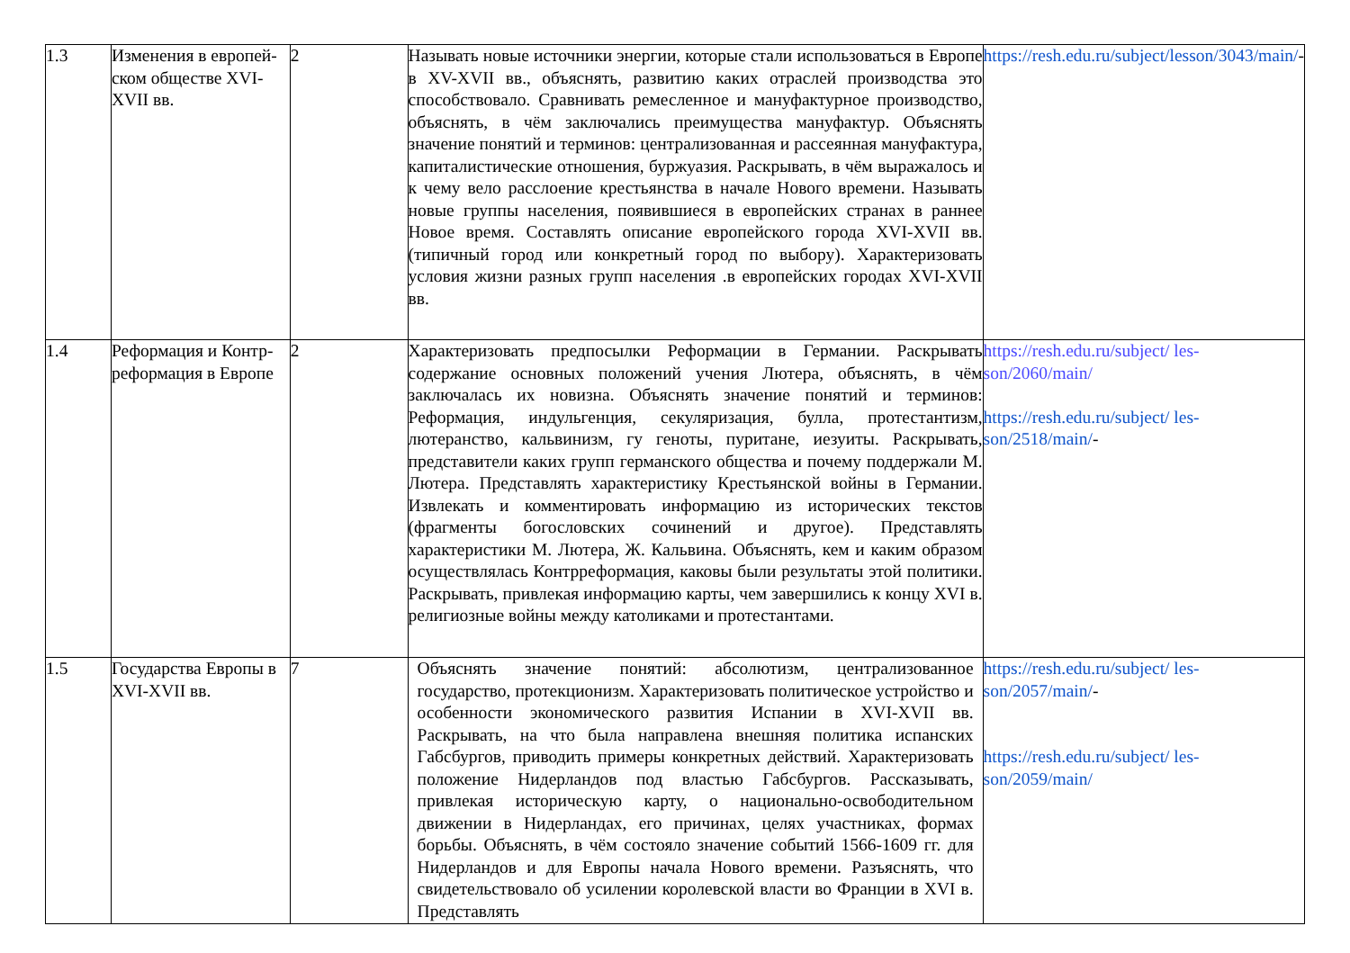| 1.3 | Изменения в европей- ском обществе XVI- XVII вв. | 2 | Называть новые источники энергии, которые стали использоваться в Европе в XV-XVII вв., объяснять, развитию каких отраслей производства это способствовало. Сравнивать ремесленное и мануфактурное производство, объяснять, в чём заключались преимущества мануфактур. Объяснять значение понятий и терминов: централизованная и рассеянная мануфактура, капиталистические отношения, буржуазия. Раскрывать, в чём выражалось и к чему вело расслоение крестьянства в начале Нового времени. Называть новые группы населения, появившиеся в европейских странах в раннее Новое время. Составлять описание европейского города XVI-XVII вв. (типичный город или конкретный город по выбору). Характеризовать условия жизни разных групп населения .в европейских городах XVI-XVII вв. | https://resh.edu.ru/subject/lesson/3043/main/ - |
| 1.4 | Реформация и Контр-реформация в Европе | 2 | Характеризовать предпосылки Реформации в Германии. Раскрывать содержание основных положений учения Лютера, объяснять, в чём заключалась их новизна. Объяснять значение понятий и терминов: Реформация, индульгенция, секуляризация, булла, протестантизм, лютеранство, кальвинизм, гу геноты, пуритане, иезуиты. Раскрывать, представители каких групп германского общества и почему поддержали М. Лютера. Представлять характеристику Крестьянской войны в Германии. Извлекать и комментировать информацию из исторических текстов (фрагменты богословских сочинений и другое). Представлять характеристики М. Лютера, Ж. Кальвина. Объяснять, кем и каким образом осуществлялась Контрреформация, каковы были результаты этой политики. Раскрывать, привлекая информацию карты, чем завершились к концу XVI в. религиозные войны между католиками и протестантами. | https://resh.edu.ru/subject/ les-son/2060/main/ https://resh.edu.ru/subject/ les-son/2518/main/ - |
| 1.5 | Государства Европы в XVI-XVII вв. | 7 | Объяснять значение понятий: абсолютизм, централизованное государство, протекционизм. Характеризовать политическое устройство и особенности экономического развития Испании в XVI-XVII вв. Раскрывать, на что была направлена внешняя политика испанских Габсбургов, приводить примеры конкретных действий. Характеризовать положение Нидерландов под властью Габсбургов. Рассказывать, привлекая историческую карту, о национально-освободительном движении в Нидерландах, его причинах, целях участниках, формах борьбы. Объяснять, в чём состояло значение событий 1566-1609 гг. для Нидерландов и для Европы начала Нового времени. Разъяснять, что свидетельствовало об усилении королевской власти во Франции в XVI в. Представлять | https://resh.edu.ru/subject/ les-son/2057/main/ - https://resh.edu.ru/subject/ les-son/2059/main/ |